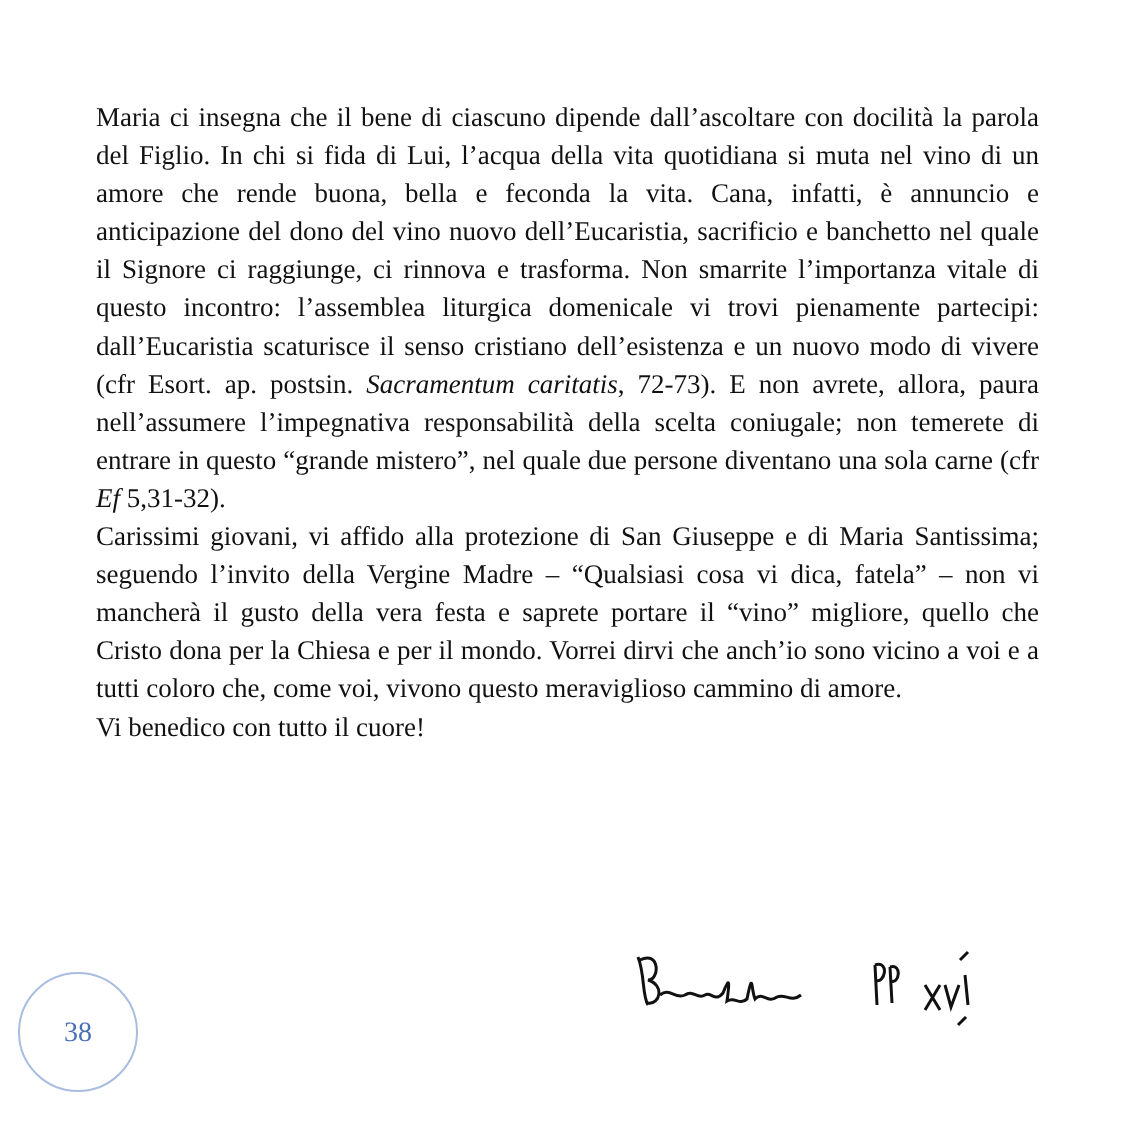Maria ci insegna che il bene di ciascuno dipende dall’ascoltare con docilità la parola del Figlio. In chi si fida di Lui, l’acqua della vita quotidiana si muta nel vino di un amore che rende buona, bella e feconda la vita. Cana, infatti, è annuncio e anticipazione del dono del vino nuovo dell’Eucaristia, sacrificio e banchetto nel quale il Signore ci raggiunge, ci rinnova e trasforma. Non smarrite l’importanza vitale di questo incontro: l’assemblea liturgica domenicale vi trovi pienamente partecipi: dall’Eucaristia scaturisce il senso cristiano dell’esistenza e un nuovo modo di vivere (cfr Esort. ap. postsin. Sacramentum caritatis, 72-73). E non avrete, allora, paura nell’assumere l’impegnativa responsabilità della scelta coniugale; non temerete di entrare in questo “grande mistero”, nel quale due persone diventano una sola carne (cfr Ef 5,31-32).
Carissimi giovani, vi affido alla protezione di San Giuseppe e di Maria Santissima; seguendo l’invito della Vergine Madre – “Qualsiasi cosa vi dica, fatela” – non vi mancherà il gusto della vera festa e saprete portare il “vino” migliore, quello che Cristo dona per la Chiesa e per il mondo. Vorrei dirvi che anch’io sono vicino a voi e a tutti coloro che, come voi, vivono questo meraviglioso cammino di amore.
Vi benedico con tutto il cuore!
38